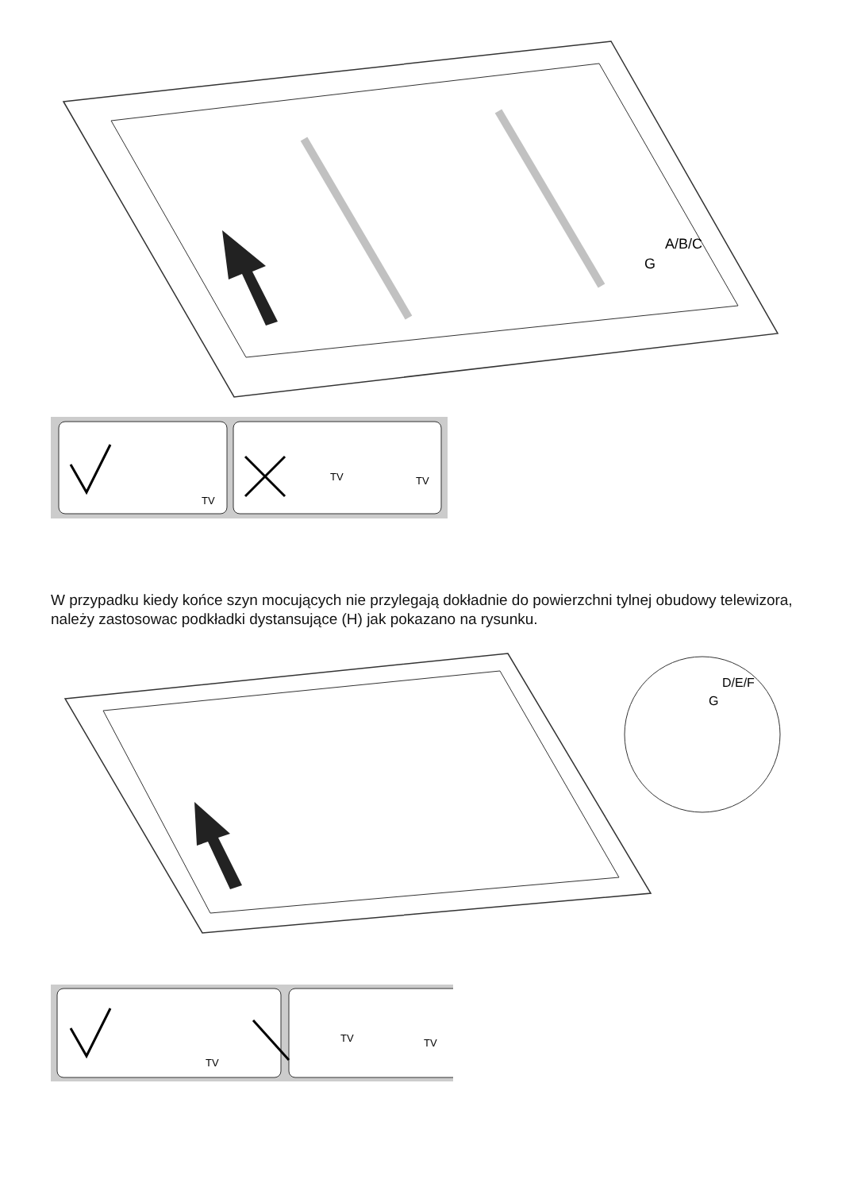A/B/C
G
TV
TV
TV
W przypadku kiedy końce szyn mocujących nie przylegają dokładnie do powierzchni tylnej obudowy telewizora, należy zastosowac podkładki dystansujące (H) jak pokazano na rysunku.
D/E/F
G
TV
TV
TV